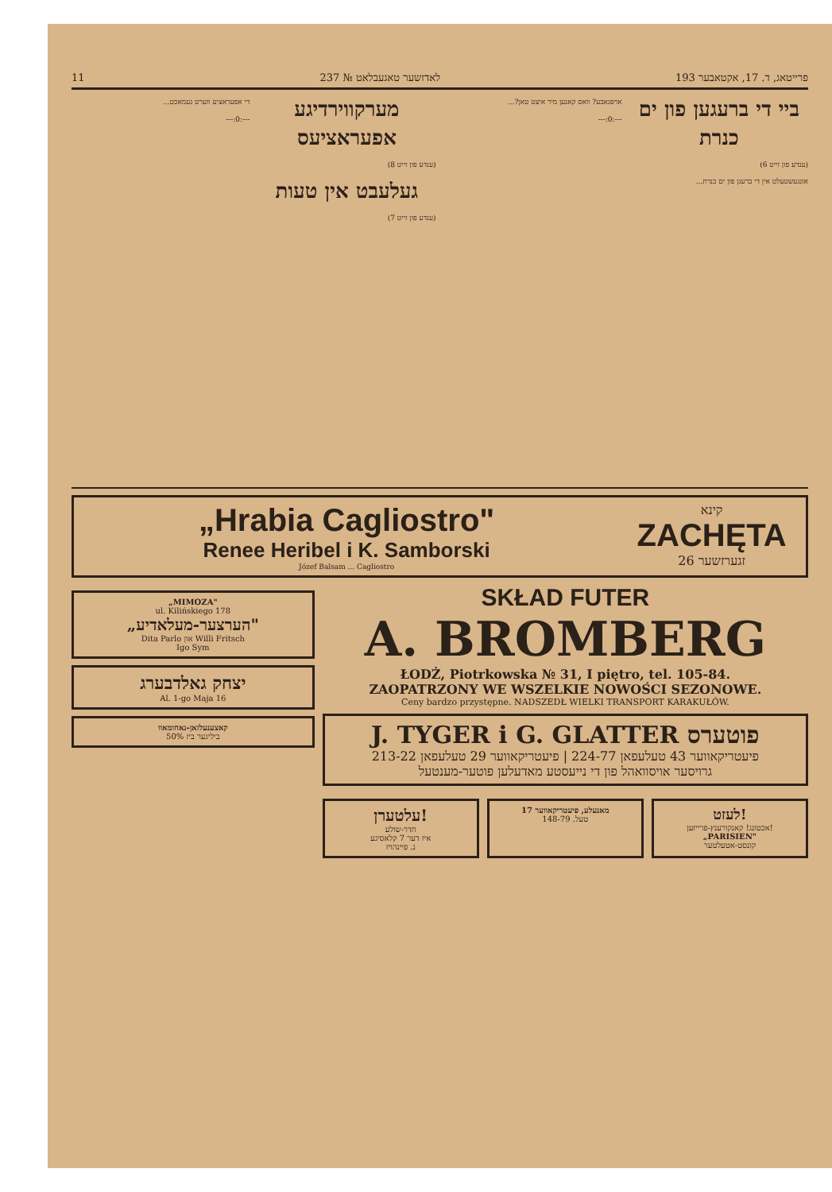11 לאדזשער טאגעבלאט № 237 פרייטאג, ד. 17, אקטאבער 193
ביי די ברעגען פון ים כנרת
(ענדע פון זייט 6)
אונגעשטעלט אין די ברעגן פון ים כנרת...
אויפגאבע? וואס קאנען מיר איצט טאן?...
---:0:---
מערקווירדיגע אפעראציעס
(ענדע פון זייט 8)
געלעבט אין טעות
(ענדע פון זייט 7)
די אפעראציע ווערט געמאכט...
---:0:---
„Hrabia Cagliostro"
Renee Heribel i K. Samborski
Józef Balsam ... Cagliostro
קינא
ZACHĘTA
זגערזשער 26
„MIMOZA"
ul. Kilińskiego 178
„הערצער-מעלאדיע"
Dita Parlo און Willi Fritsch
Igo Sym
יצחק גאלדבערג
Al. 1-go Maja 16
קאצענעלזאן-נאחומאוו
50% ביליגער ביז
SKŁAD FUTER
A. BROMBERG
ŁODŻ, Piotrkowska № 31, I piętro, tel. 105-84.
ZAOPATRZONY WE WSZELKIE NOWOŚCI SEZONOWE.
Ceny bardzo przystępne. NADSZEDŁ WIELKI TRANSPORT KARAKUŁÓW.
J. TYGER i G. GLATTER פוטערס
פיעטריקאווער 43 טעלעפאן 224-77 | פיעטריקאווער 29 טעלעפאן 213-22
גרויסער אויסוואהל פון די נייעסטע מאדעלען פוטער-מענטעל
עלטערן!
חדר-שולע
איז דער 7 קלאסיגע
נ. פיינהויז
מאנעלע, פיעטריקאווער 17
טעל. 148-79
לעזט!
אכטונג! קאנקורענץ-פרייזען!
„PARISIEN"
קונסט-אטעלטער